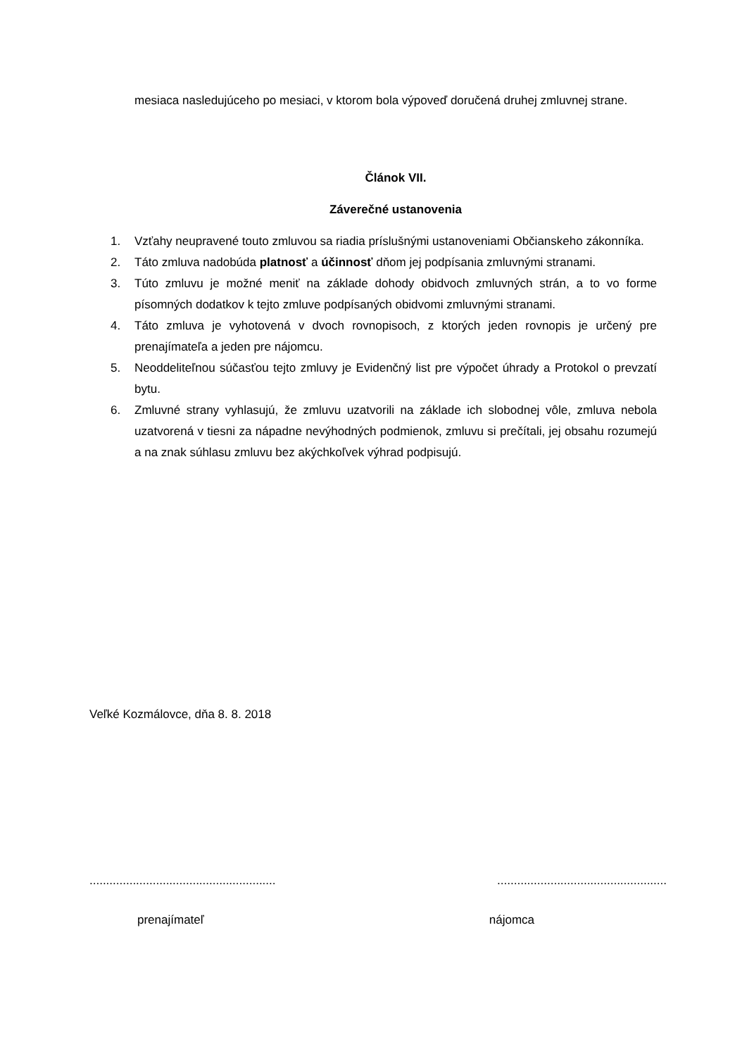mesiaca nasledujúceho po mesiaci, v ktorom bola výpoveď doručená druhej zmluvnej strane.
Článok VII.
Záverečné ustanovenia
1. Vzťahy neupravené touto zmluvou sa riadia príslušnými ustanoveniami Občianskeho zákonníka.
2. Táto zmluva nadobúda platnosť a účinnosť dňom jej podpísania zmluvnými stranami.
3. Túto zmluvu je možné meniť na základe dohody obidvoch zmluvných strán, a to vo forme písomných dodatkov k tejto zmluve podpísaných obidvomi zmluvnými stranami.
4. Táto zmluva je vyhotovená v dvoch rovnopisoch, z ktorých jeden rovnopis je určený pre prenajímateľa a jeden pre nájomcu.
5. Neoddeliteľnou súčasťou tejto zmluvy je Evidenčný list pre výpočet úhrady a Protokol o prevzatí bytu.
6. Zmluvné strany vyhlasujú, že zmluvu uzatvorili na základe ich slobodnej vôle, zmluva nebola uzatvorená v tiesni za nápadne nevýhodných podmienok, zmluvu si prečítali, jej obsahu rozumejú a na znak súhlasu zmluvu bez akýchkoľvek výhrad podpisujú.
Veľké Kozmálovce, dňa 8. 8. 2018
...........................................................................................................
prenajímateľ nájomca